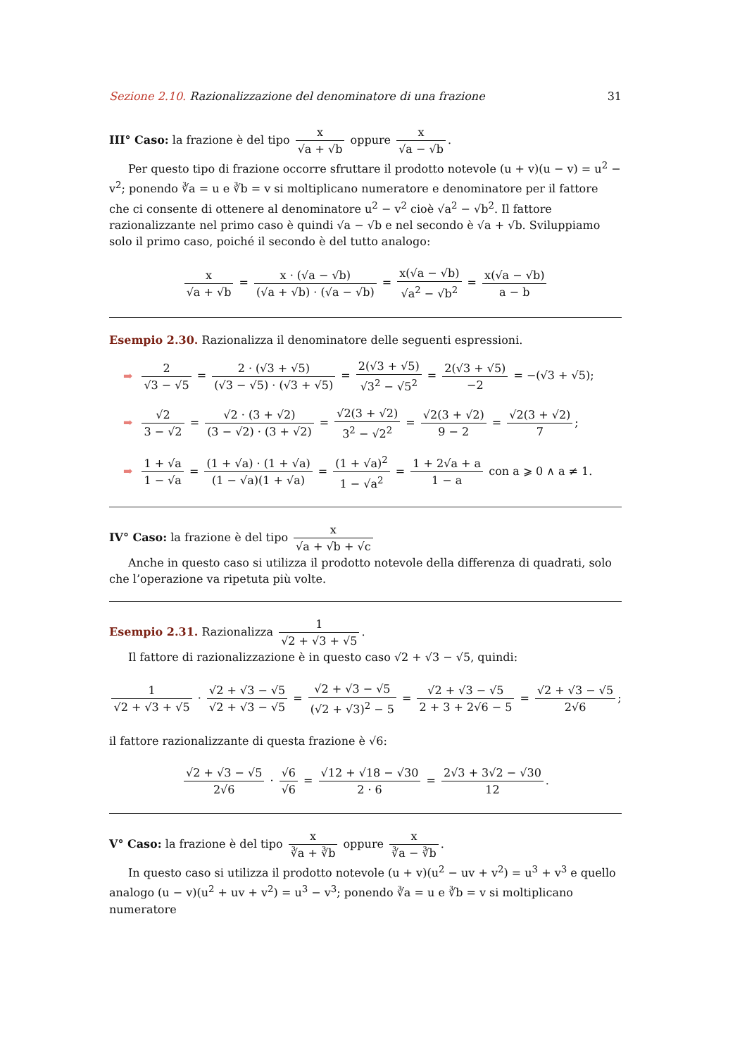Sezione 2.10. Razionalizzazione del denominatore di una frazione 31
III° Caso: la frazione è del tipo x √a + √b oppure x √a − √b.
Per questo tipo di frazione occorre sfruttare il prodotto notevole (u + v)(u − v) = u<sup>2</sup> − v<sup>2</sup>; ponendo ∛a = u e ∛b = v si moltiplicano numeratore e denominatore per il fattore che ci consente di ottenere al denominatore u<sup>2</sup> − v<sup>2</sup> cioè √a<sup>2</sup> − √b<sup>2</sup>. Il fattore razionalizzante nel primo caso è quindi √a − √b e nel secondo è √a + √b. Sviluppiamo solo il primo caso, poiché il secondo è del tutto analogo:
x √a + √b = x · (√a − √b) (√a + √b) · (√a − √b) = x(√a − √b) √a<sup>2</sup> − √b<sup>2</sup> = x(√a − √b) a − b
Esempio 2.30. Razionalizza il denominatore delle seguenti espressioni.
➡ 2 √3 − √5 = 2 · (√3 + √5) (√3 − √5) · (√3 + √5) = 2(√3 + √5) √3<sup>2</sup> − √5<sup>2</sup> = 2(√3 + √5) −2 = −(√3 + √5);
➡ √2 3 − √2 = √2 · (3 + √2) (3 − √2) · (3 + √2) = √2(3 + √2) 3<sup>2</sup> − √2<sup>2</sup> = √2(3 + √2) 9 − 2 = √2(3 + √2) 7;
➡ 1 + √a 1 − √a = (1 + √a) · (1 + √a) (1 − √a)(1 + √a) = (1 + √a)<sup>2</sup> 1 − √a<sup>2</sup> = 1 + 2√a + a 1 − a con a ⩾ 0 ∧ a ≠ 1.
IV° Caso: la frazione è del tipo x √a + √b + √c
Anche in questo caso si utilizza il prodotto notevole della differenza di quadrati, solo che l’operazione va ripetuta più volte.
Esempio 2.31. Razionalizza 1 √2 + √3 + √5.
Il fattore di razionalizzazione è in questo caso √2 + √3 − √5, quindi:
1 √2 + √3 + √5 · √2 + √3 − √5 √2 + √3 − √5 = √2 + √3 − √5 (√2 + √3)<sup>2</sup> − 5 = √2 + √3 − √5 2 + 3 + 2√6 − 5 = √2 + √3 − √5 2√6;
il fattore razionalizzante di questa frazione è √6:
√2 + √3 − √5 2√6 · √6 √6 = √12 + √18 − √30 2 · 6 = 2√3 + 3√2 − √30 12.
V° Caso: la frazione è del tipo x ∛a + ∛b oppure x ∛a − ∛b.
In questo caso si utilizza il prodotto notevole (u + v)(u<sup>2</sup> − uv + v<sup>2</sup>) = u<sup>3</sup> + v<sup>3</sup> e quello analogo (u − v)(u<sup>2</sup> + uv + v<sup>2</sup>) = u<sup>3</sup> − v<sup>3</sup>; ponendo ∛a = u e ∛b = v si moltiplicano numeratore